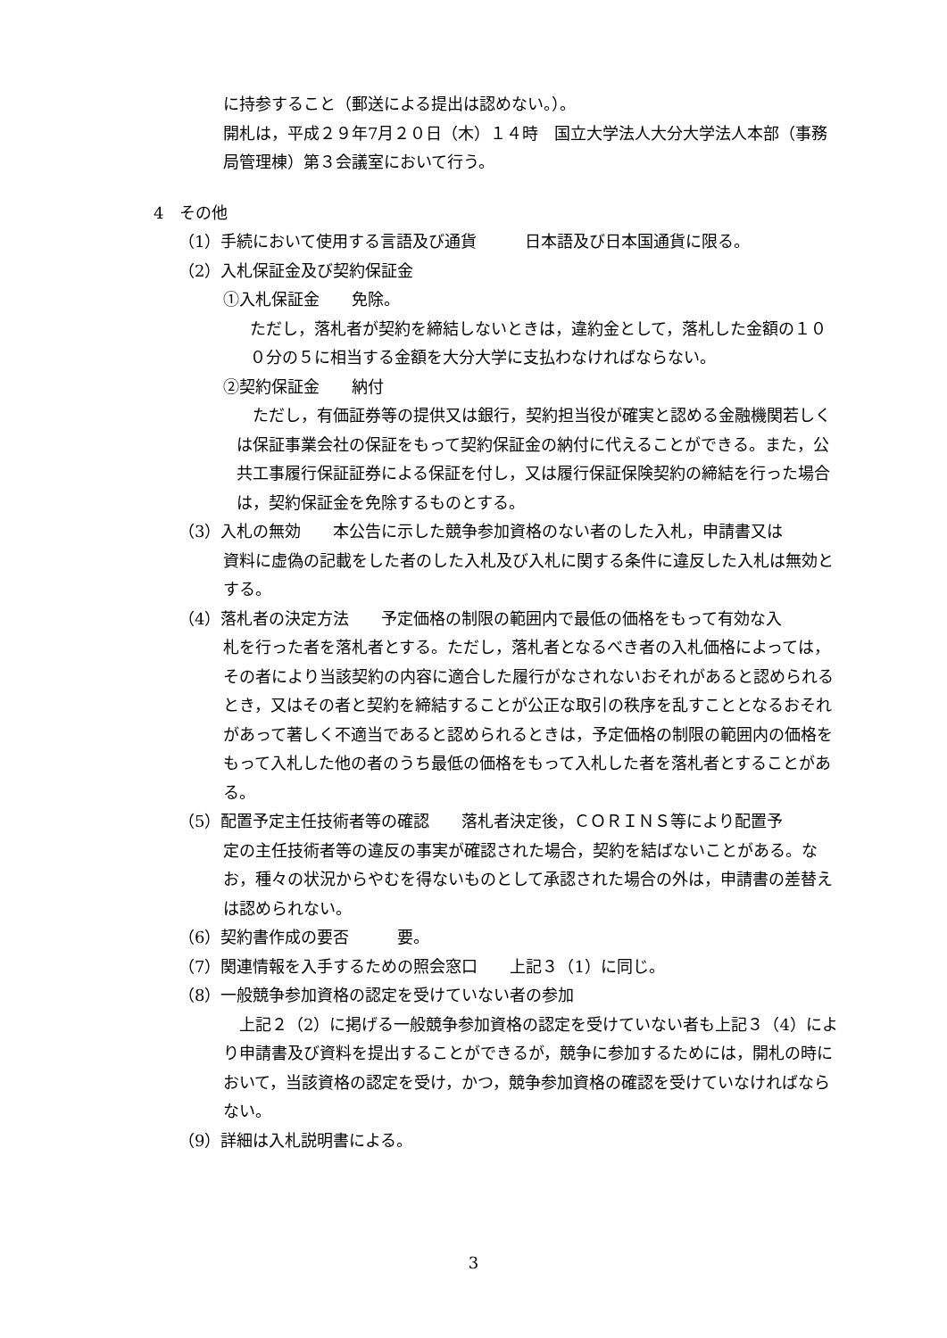に持参すること（郵送による提出は認めない。）。
開札は，平成２９年7月２０日（木）１４時　国立大学法人大分大学法人本部（事務局管理棟）第３会議室において行う。
4　その他
（1）手続において使用する言語及び通貨　　　日本語及び日本国通貨に限る。
（2）入札保証金及び契約保証金
①入札保証金　　免除。
ただし，落札者が契約を締結しないときは，違約金として，落札した金額の１００分の５に相当する金額を大分大学に支払わなければならない。
②契約保証金　　納付
　ただし，有価証券等の提供又は銀行，契約担当役が確実と認める金融機関若しくは保証事業会社の保証をもって契約保証金の納付に代えることができる。また，公共工事履行保証証券による保証を付し，又は履行保証保険契約の締結を行った場合は，契約保証金を免除するものとする。
（3）入札の無効　　本公告に示した競争参加資格のない者のした入札，申請書又は
資料に虚偽の記載をした者のした入札及び入札に関する条件に違反した入札は無効とする。
（4）落札者の決定方法　　予定価格の制限の範囲内で最低の価格をもって有効な入
札を行った者を落札者とする。ただし，落札者となるべき者の入札価格によっては，その者により当該契約の内容に適合した履行がなされないおそれがあると認められるとき，又はその者と契約を締結することが公正な取引の秩序を乱すこととなるおそれがあって著しく不適当であると認められるときは，予定価格の制限の範囲内の価格をもって入札した他の者のうち最低の価格をもって入札した者を落札者とすることがある。
（5）配置予定主任技術者等の確認　　落札者決定後，ＣＯＲＩＮＳ等により配置予
定の主任技術者等の違反の事実が確認された場合，契約を結ばないことがある。なお，種々の状況からやむを得ないものとして承認された場合の外は，申請書の差替えは認められない。
（6）契約書作成の要否　　　要。
（7）関連情報を入手するための照会窓口　　上記３（1）に同じ。
（8）一般競争参加資格の認定を受けていない者の参加
　上記２（2）に掲げる一般競争参加資格の認定を受けていない者も上記３（4）により申請書及び資料を提出することができるが，競争に参加するためには，開札の時において，当該資格の認定を受け，かつ，競争参加資格の確認を受けていなければならない。
（9）詳細は入札説明書による。
3